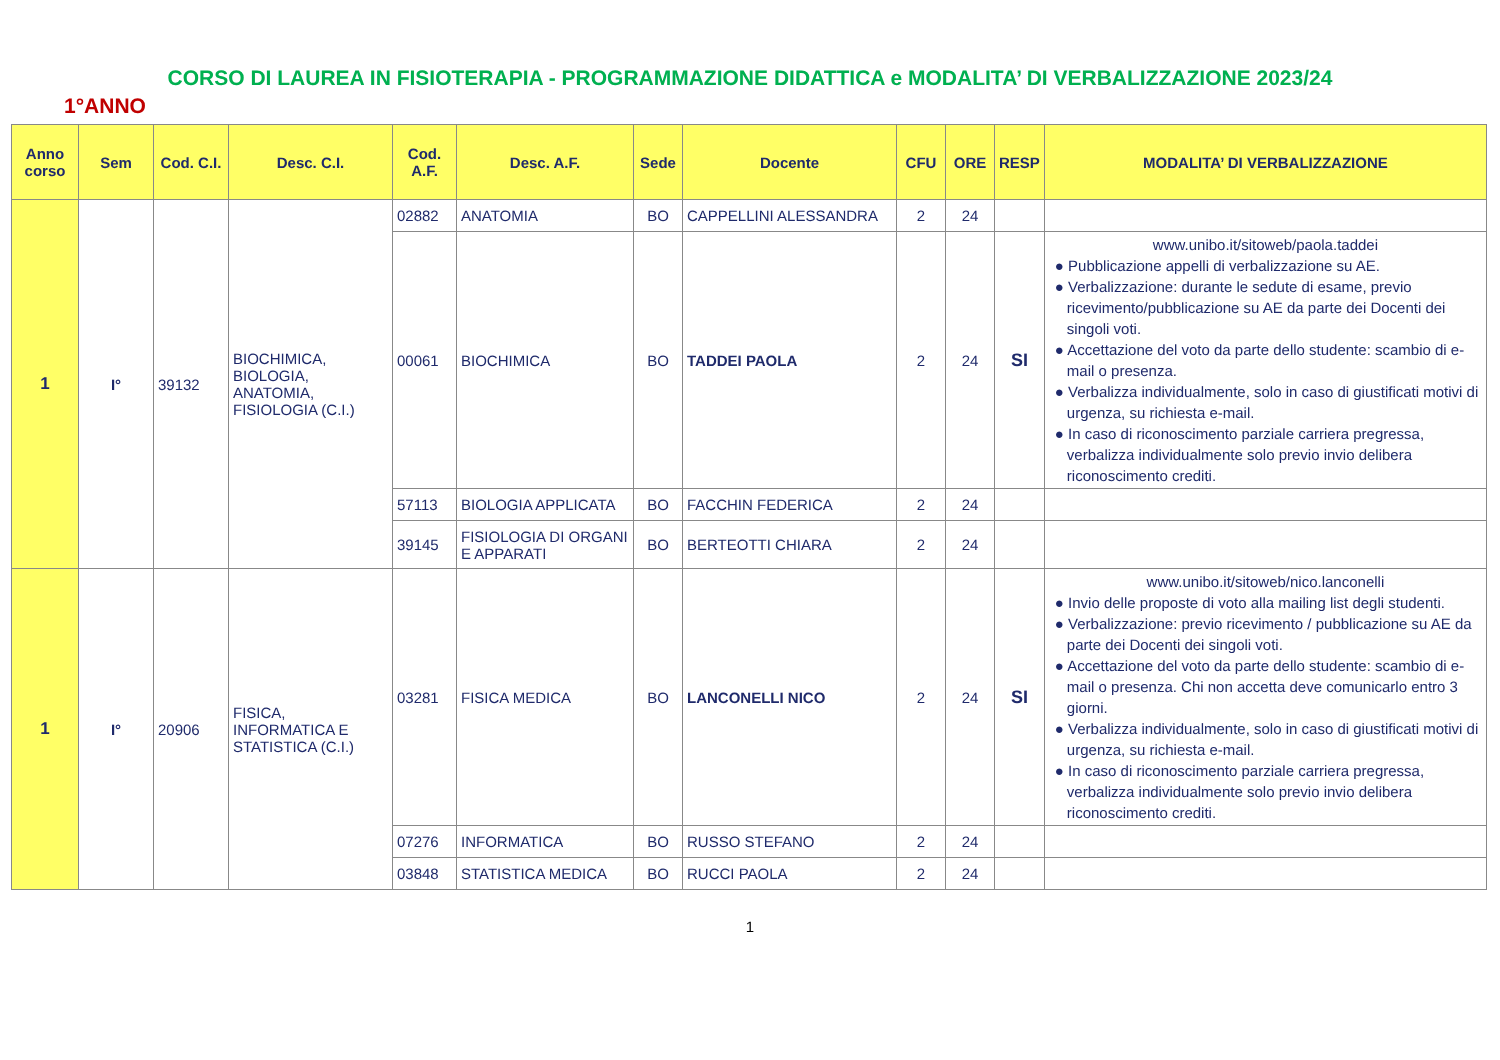CORSO DI LAUREA IN FISIOTERAPIA - PROGRAMMAZIONE DIDATTICA e MODALITA’ DI VERBALIZZAZIONE 2023/24
1°ANNO
| Anno corso | Sem | Cod. C.I. | Desc. C.I. | Cod. A.F. | Desc. A.F. | Sede | Docente | CFU | ORE | RESP | MODALITA’ DI VERBALIZZAZIONE |
| --- | --- | --- | --- | --- | --- | --- | --- | --- | --- | --- | --- |
| 1 | I° | 39132 | BIOCHIMICA, BIOLOGIA, ANATOMIA, FISIOLOGIA (C.I.) | 02882 | ANATOMIA | BO | CAPPELLINI ALESSANDRA | 2 | 24 | | |
| | | | | 00061 | BIOCHIMICA | BO | TADDEI PAOLA | 2 | 24 | SI | www.unibo.it/sitoweb/paola.taddei ● Pubblicazione appelli di verbalizzazione su AE. ● Verbalizzazione: durante le sedute di esame, previo ricevimento/pubblicazione su AE da parte dei Docenti dei singoli voti. ● Accettazione del voto da parte dello studente: scambio di e-mail o presenza. ● Verbalizza individualmente, solo in caso di giustificati motivi di urgenza, su richiesta e-mail. ● In caso di riconoscimento parziale carriera pregressa, verbalizza individualmente solo previo invio delibera riconoscimento crediti. |
| | | | | 57113 | BIOLOGIA APPLICATA | BO | FACCHIN FEDERICA | 2 | 24 | | |
| | | | | 39145 | FISIOLOGIA DI ORGANI E APPARATI | BO | BERTEOTTI CHIARA | 2 | 24 | | |
| 1 | I° | 20906 | FISICA, INFORMATICA E STATISTICA (C.I.) | 03281 | FISICA MEDICA | BO | LANCONELLI NICO | 2 | 24 | SI | www.unibo.it/sitoweb/nico.lanconelli ● Invio delle proposte di voto alla mailing list degli studenti. ● Verbalizzazione: previo ricevimento / pubblicazione su AE da parte dei Docenti dei singoli voti. ● Accettazione del voto da parte dello studente: scambio di e-mail o presenza. Chi non accetta deve comunicarlo entro 3 giorni. ● Verbalizza individualmente, solo in caso di giustificati motivi di urgenza, su richiesta e-mail. ● In caso di riconoscimento parziale carriera pregressa, verbalizza individualmente solo previo invio delibera riconoscimento crediti. |
| | | | | 07276 | INFORMATICA | BO | RUSSO STEFANO | 2 | 24 | | |
| | | | | 03848 | STATISTICA MEDICA | BO | RUCCI PAOLA | 2 | 24 | | |
1